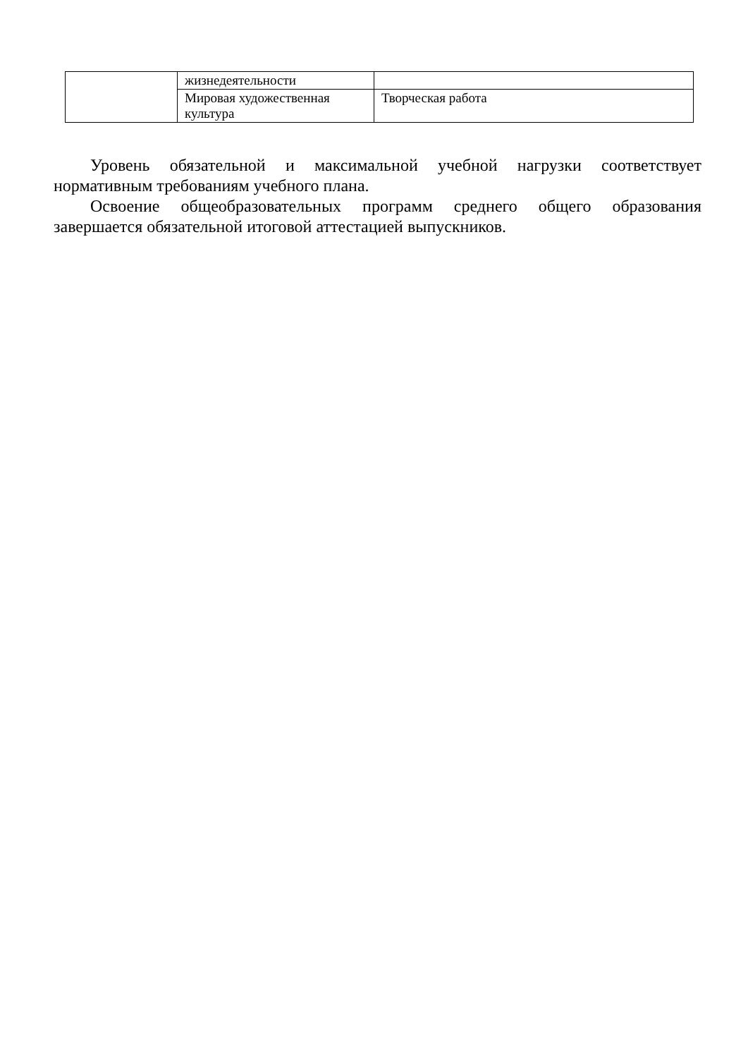| | жизнедеятельности | |
| | Мировая художественная культура | Творческая работа |
Уровень обязательной и максимальной учебной нагрузки соответствует нормативным требованиям учебного плана.
Освоение общеобразовательных программ среднего общего образования завершается обязательной итоговой аттестацией выпускников.